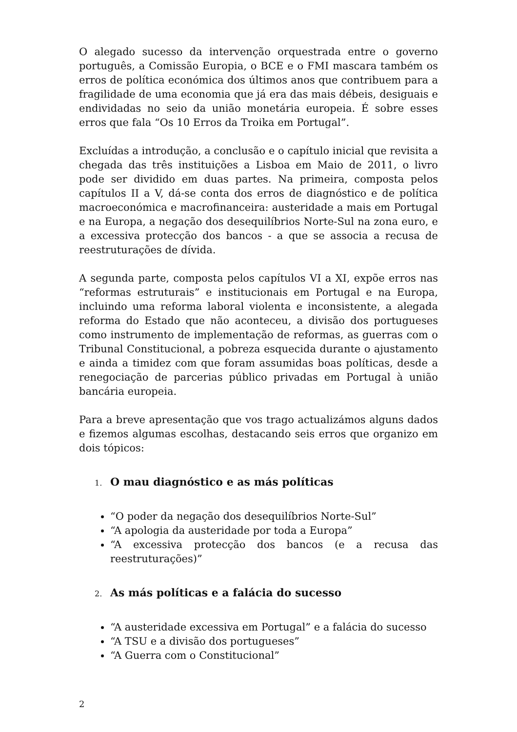O alegado sucesso da intervenção orquestrada entre o governo português, a Comissão Europia, o BCE e o FMI mascara também os erros de política económica dos últimos anos que contribuem para a fragilidade de uma economia que já era das mais débeis, desiguais e endividadas no seio da união monetária europeia. É sobre esses erros que fala “Os 10 Erros da Troika em Portugal”.
Excluídas a introdução, a conclusão e o capítulo inicial que revisita a chegada das três instituições a Lisboa em Maio de 2011, o livro pode ser dividido em duas partes. Na primeira, composta pelos capítulos II a V, dá-se conta dos erros de diagnóstico e de política macroeconómica e macrofinanceira: austeridade a mais em Portugal e na Europa, a negação dos desequilíbrios Norte-Sul na zona euro, e a excessiva protecção dos bancos - a que se associa a recusa de reestruturações de dívida.
A segunda parte, composta pelos capítulos VI a XI, expõe erros nas “reformas estruturais” e institucionais em Portugal e na Europa, incluindo uma reforma laboral violenta e inconsistente, a alegada reforma do Estado que não aconteceu, a divisão dos portugueses como instrumento de implementação de reformas, as guerras com o Tribunal Constitucional, a pobreza esquecida durante o ajustamento e ainda a timidez com que foram assumidas boas políticas, desde a renegociação de parcerias público privadas em Portugal à união bancária europeia.
Para a breve apresentação que vos trago actualizámos alguns dados e fizemos algumas escolhas, destacando seis erros que organizo em dois tópicos:
1. O mau diagnóstico e as más políticas
“O poder da negação dos desequilíbrios Norte-Sul”
“A apologia da austeridade por toda a Europa”
“A excessiva protecção dos bancos (e a recusa das reestruturações)”
2. As más políticas e a falácia do sucesso
“A austeridade excessiva em Portugal” e a falácia do sucesso
“A TSU e a divisão dos portugueses”
“A Guerra com o Constitucional”
2